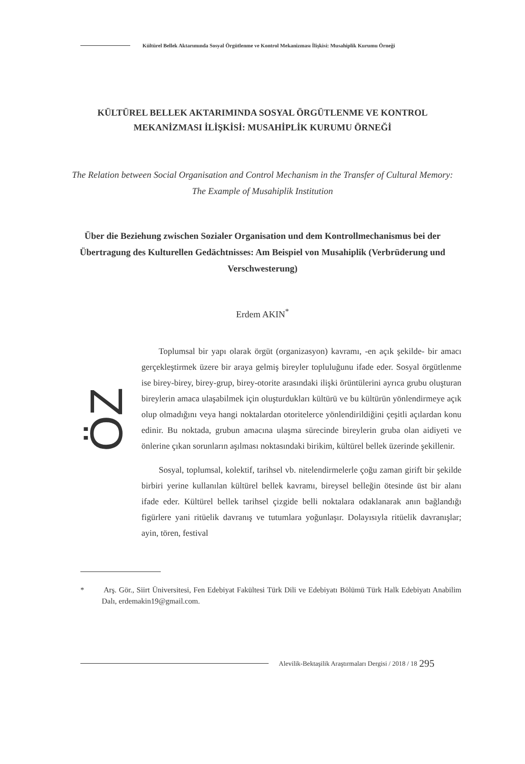Kültürel Bellek Aktarımında Sosyal Örgütlenme ve Kontrol Mekanizması İlişkisi: Musahiplik Kurumu Örneği
KÜLTÜREL BELLEK AKTARIMINDA SOSYAL ÖRGÜTLENME VE KONTROL MEKANİZMASI İLİŞKİSİ: MUSAHİPLİK KURUMU ÖRNEĞİ
The Relation between Social Organisation and Control Mechanism in the Transfer of Cultural Memory: The Example of Musahiplik Institution
Über die Beziehung zwischen Sozialer Organisation und dem Kontrollmechanismus bei der Übertragung des Kulturellen Gedächtnisses: Am Beispiel von Musahiplik (Verbrüderung und Verschwesterung)
Erdem AKIN<sup>*</sup>
ÖZ
Toplumsal bir yapı olarak örgüt (organizasyon) kavramı, -en açık şekilde- bir amacı gerçekleştirmek üzere bir araya gelmiş bireyler topluluğunu ifade eder. Sosyal örgütlenme ise birey-birey, birey-grup, birey-otorite arasındaki ilişki örüntülerini ayrıca grubu oluşturan bireylerin amaca ulaşabilmek için oluşturdukları kültürü ve bu kültürün yönlendirmeye açık olup olmadığını veya hangi noktalardan otoritelerce yönlendirildiğini çeşitli açılardan konu edinir. Bu noktada, grubun amacına ulaşma sürecinde bireylerin gruba olan aidiyeti ve önlerine çıkan sorunların aşılması noktasındaki birikim, kültürel bellek üzerinde şekillenir.
Sosyal, toplumsal, kolektif, tarihsel vb. nitelendirmelerle çoğu zaman girift bir şekilde birbiri yerine kullanılan kültürel bellek kavramı, bireysel belleğin ötesinde üst bir alanı ifade eder. Kültürel bellek tarihsel çizgide belli noktalara odaklanarak anın bağlandığı figürlere yani ritüelik davranış ve tutumlara yoğunlaşır. Dolayısıyla ritüelik davranışlar; ayin, tören, festival
* Arş. Gör., Siirt Üniversitesi, Fen Edebiyat Fakültesi Türk Dili ve Edebiyatı Bölümü Türk Halk Edebiyatı Anabilim Dalı, erdemakin19@gmail.com.
Alevilik-Bektaşilik Araştırmaları Dergisi / 2018 / 18 295